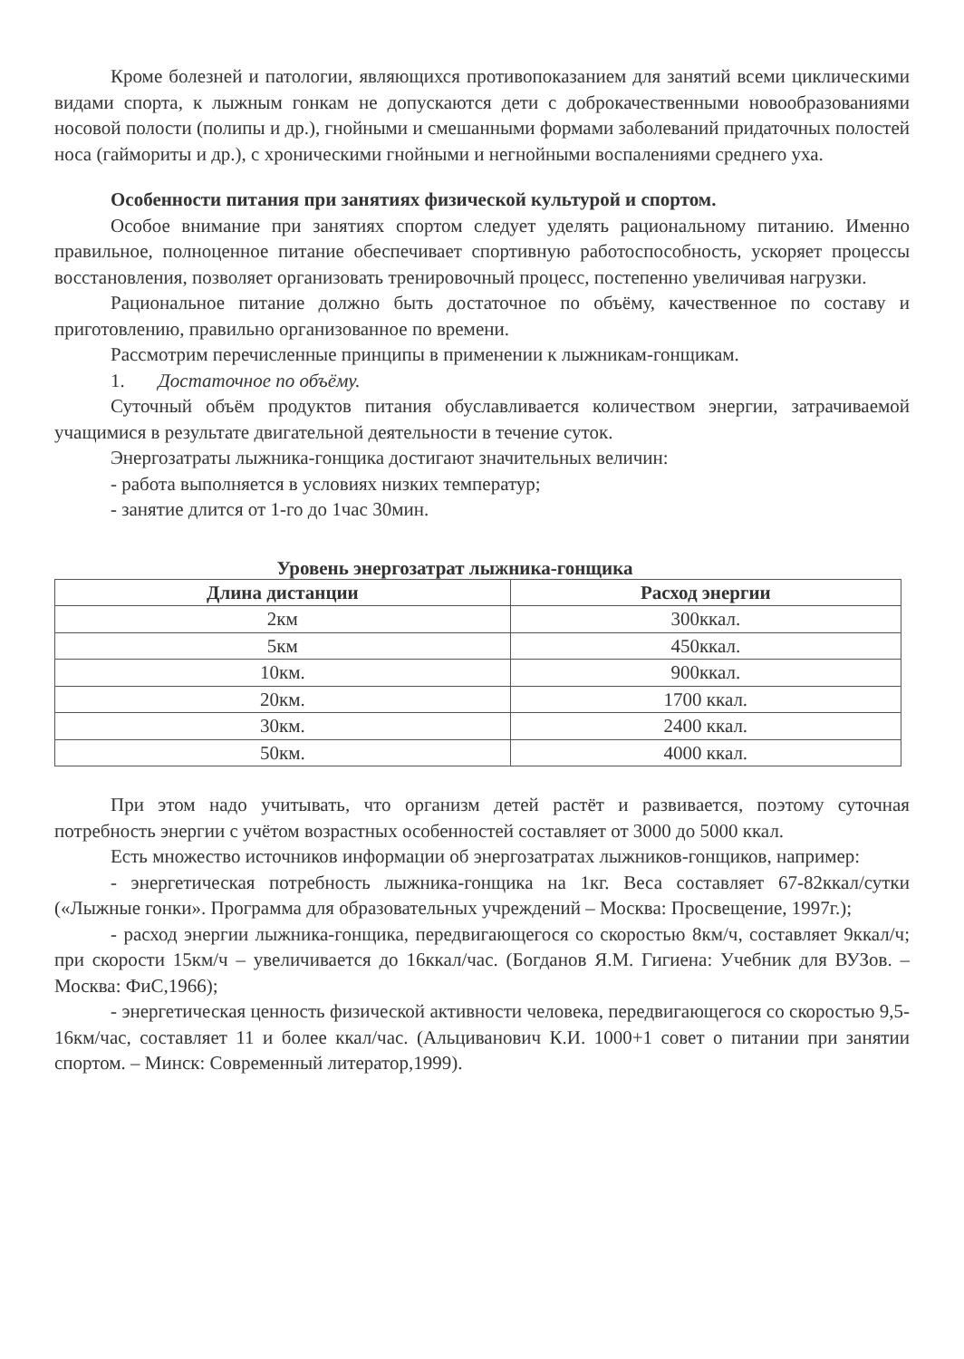Кроме болезней и патологии, являющихся противопоказанием для занятий всеми циклическими видами спорта, к лыжным гонкам не допускаются дети с доброкачественными новообразованиями носовой полости (полипы и др.), гнойными и смешанными формами заболеваний придаточных полостей носа (гаймориты и др.), с хроническими гнойными и негнойными воспалениями среднего уха.
Особенности питания при занятиях физической культурой и спортом.
Особое внимание при занятиях спортом следует уделять рациональному питанию. Именно правильное, полноценное питание обеспечивает спортивную работоспособность, ускоряет процессы восстановления, позволяет организовать тренировочный процесс, постепенно увеличивая нагрузки.
Рациональное питание должно быть достаточное по объёму, качественное по составу и приготовлению, правильно организованное по времени.
Рассмотрим перечисленные принципы в применении к лыжникам-гонщикам.
1. Достаточное по объёму.
Суточный объём продуктов питания обуславливается количеством энергии, затрачиваемой учащимися в результате двигательной деятельности в течение суток.
Энергозатраты лыжника-гонщика достигают значительных величин:
- работа выполняется в условиях низких температур;
- занятие длится от 1-го до 1час 30мин.
Уровень энергозатрат лыжника-гонщика
| Длина дистанции | Расход энергии |
| --- | --- |
| 2км | 300ккал. |
| 5км | 450ккал. |
| 10км. | 900ккал. |
| 20км. | 1700 ккал. |
| 30км. | 2400 ккал. |
| 50км. | 4000 ккал. |
При этом надо учитывать, что организм детей растёт и развивается, поэтому суточная потребность энергии с учётом возрастных особенностей составляет от 3000 до 5000 ккал.
Есть множество источников информации об энергозатратах лыжников-гонщиков, например:
- энергетическая потребность лыжника-гонщика на 1кг. Веса составляет 67-82ккал/сутки («Лыжные гонки». Программа для образовательных учреждений – Москва: Просвещение, 1997г.);
- расход энергии лыжника-гонщика, передвигающегося со скоростью 8км/ч, составляет 9ккал/ч; при скорости 15км/ч – увеличивается до 16ккал/час. (Богданов Я.М. Гигиена: Учебник для ВУЗов. – Москва: ФиС,1966);
- энергетическая ценность физической активности человека, передвигающегося со скоростью 9,5-16км/час, составляет 11 и более ккал/час. (Альциванович К.И. 1000+1 совет о питании при занятии спортом. – Минск: Современный литератор,1999).